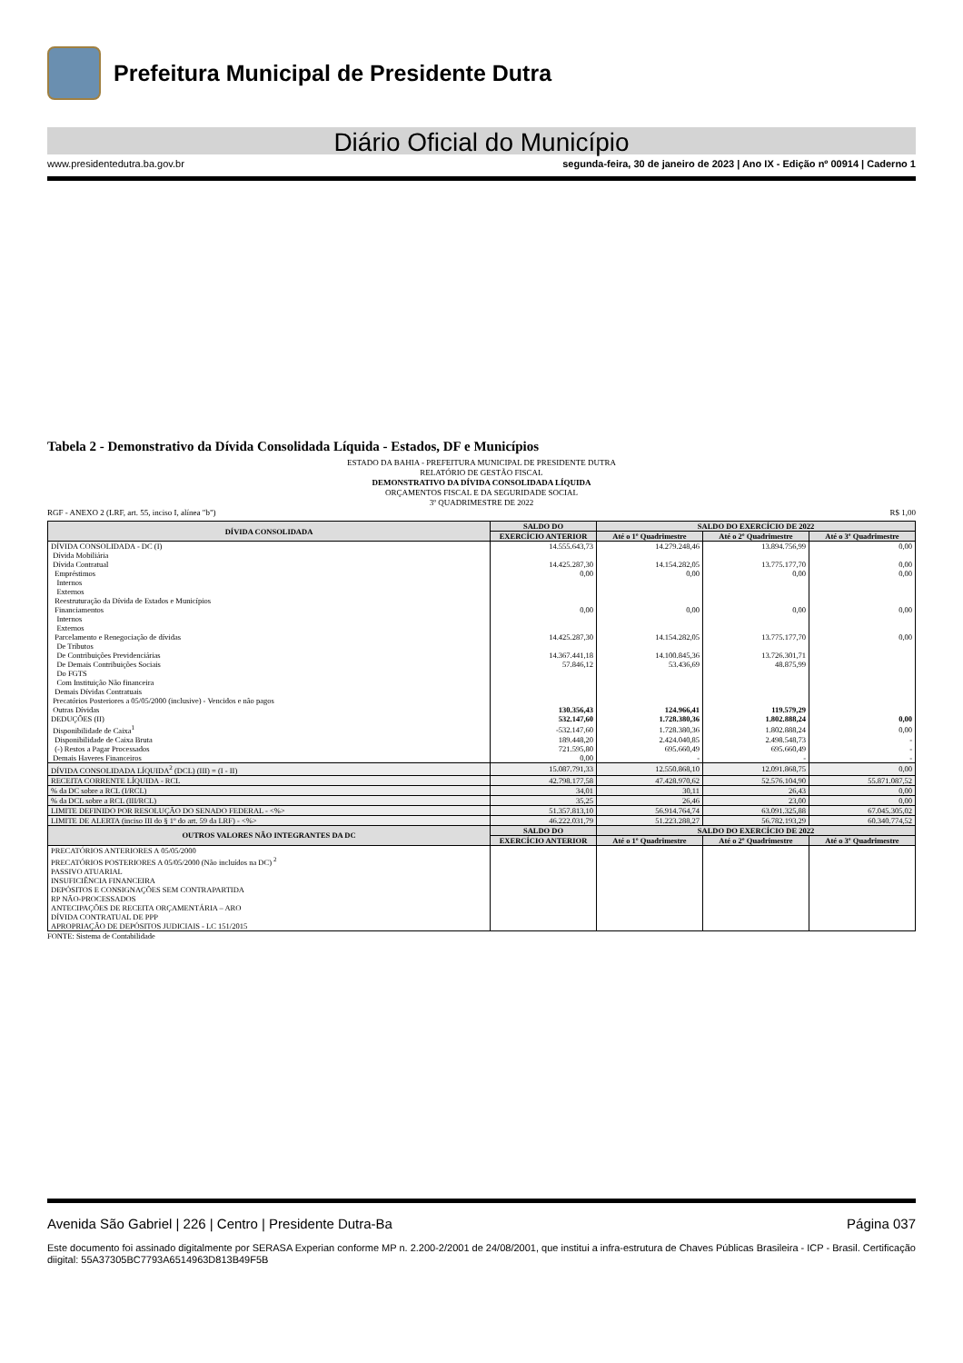Prefeitura Municipal de Presidente Dutra
Diário Oficial do Município
www.presidentedutra.ba.gov.br segunda-feira, 30 de janeiro de 2023 | Ano IX - Edição nº 00914 | Caderno 1
Tabela 2 - Demonstrativo da Dívida Consolidada Líquida - Estados, DF e Municípios
ESTADO DA BAHIA - PREFEITURA MUNICIPAL DE PRESIDENTE DUTRA
RELATÓRIO DE GESTÃO FISCAL
DEMONSTRATIVO DA DÍVIDA CONSOLIDADA LÍQUIDA
ORÇAMENTOS FISCAL E DA SEGURIDADE SOCIAL
3º QUADRIMESTRE DE 2022
RGF - ANEXO 2 (LRF, art. 55, inciso I, alínea "b") R$ 1,00
| DÍVIDA CONSOLIDADA | SALDO DO | SALDO DO EXERCÍCIO DE 2022 | | |
| --- | --- | --- | --- | --- |
| | EXERCÍCIO ANTERIOR | Até o 1º Quadrimestre | Até o 2º Quadrimestre | Até o 3º Quadrimestre |
| DÍVIDA CONSOLIDADA - DC (I) | 14.555.643,73 | 14.279.248,46 | 13.894.756,99 | 0,00 |
| Dívida Mobiliária | | | | |
| Dívida Contratual | 14.425.287,30 | 14.154.282,05 | 13.775.177,70 | 0,00 |
| Empréstimos | 0,00 | 0,00 | 0,00 | 0,00 |
| Internos | | | | |
| Externos | | | | |
| Reestruturação da Dívida de Estados e Municípios | | | | |
| Financiamentos | 0,00 | 0,00 | 0,00 | 0,00 |
| Internos | | | | |
| Externos | | | | |
| Parcelamento e Renegociação de dívidas | 14.425.287,30 | 14.154.282,05 | 13.775.177,70 | 0,00 |
| De Tributos | | | | |
| De Contribuições Previdenciárias | 14.367.441,18 | 14.100.845,36 | 13.726.301,71 | |
| De Demais Contribuições Sociais | 57.846,12 | 53.436,69 | 48.875,99 | |
| Do FGTS | | | | |
| Com Instituição Não financeira | | | | |
| Demais Dívidas Contratuais | | | | |
| Precatórios Posteriores a 05/05/2000 (inclusive) - Vencidos e não pagos | | | | |
| Outras Dívidas | 130.356,43 | 124.966,41 | 119.579,29 | |
| DEDUÇÕES (II) | 532.147,60 | 1.728.380,36 | 1.802.888,24 | 0,00 |
| Disponibilidade de Caixa<sup>1</sup> | -532.147,60 | 1.728.380,36 | 1.802.888,24 | 0,00 |
| Disponibilidade de Caixa Bruta | 189.448,20 | 2.424.040,85 | 2.498.548,73 | - |
| (-) Restos a Pagar Processados | 721.595,80 | 695.660,49 | 695.660,49 | - |
| Demais Haveres Financeiros | 0,00 | - | - | - |
| DÍVIDA CONSOLIDADA LÍQUIDA<sup>2</sup> (DCL) (III) = (I - II) | 15.087.791,33 | 12.550.868,10 | 12.091.868,75 | 0,00 |
| RECEITA CORRENTE LÍQUIDA - RCL | 42.798.177,58 | 47.428.970,62 | 52.576.104,90 | 55.871.087,52 |
| % da DC sobre a RCL (I/RCL) | 34,01 | 30,11 | 26,43 | 0,00 |
| % da DCL sobre a RCL (III/RCL) | 35,25 | 26,46 | 23,00 | 0,00 |
| LIMITE DEFINIDO POR RESOLUÇÃO DO SENADO FEDERAL - <%> | 51.357.813,10 | 56.914.764,74 | 63.091.325,88 | 67.045.305,02 |
| LIMITE DE ALERTA (inciso III do § 1º do art. 59 da LRF) - <%> | 46.222.031,79 | 51.223.288,27 | 56.782.193,29 | 60.340.774,52 |
| OUTROS VALORES NÃO INTEGRANTES DA DC | SALDO DO | SALDO DO EXERCÍCIO DE 2022 | | |
| | EXERCÍCIO ANTERIOR | Até o 1º Quadrimestre | Até o 2º Quadrimestre | Até o 3º Quadrimestre |
| PRECATÓRIOS ANTERIORES A 05/05/2000 PRECATÓRIOS POSTERIORES A 05/05/2000 (Não incluídos na DC) <sup>2</sup> PASSIVO ATUARIAL INSUFICIÊNCIA FINANCEIRA DEPÓSITOS E CONSIGNAÇÕES SEM CONTRAPARTIDA RP NÃO-PROCESSADOS ANTECIPAÇÕES DE RECEITA ORÇAMENTÁRIA – ARO DÍVIDA CONTRATUAL DE PPP APROPRIAÇÃO DE DEPÓSITOS JUDICIAIS - LC 151/2015 | | | | |
FONTE: Sistema de Contabilidade
Avenida São Gabriel | 226 | Centro | Presidente Dutra-Ba Página 037
Este documento foi assinado digitalmente por SERASA Experian conforme MP n. 2.200-2/2001 de 24/08/2001, que institui a infra-estrutura de Chaves Públicas Brasileira - ICP - Brasil. Certificação diigital: 55A37305BC7793A6514963D813B49F5B